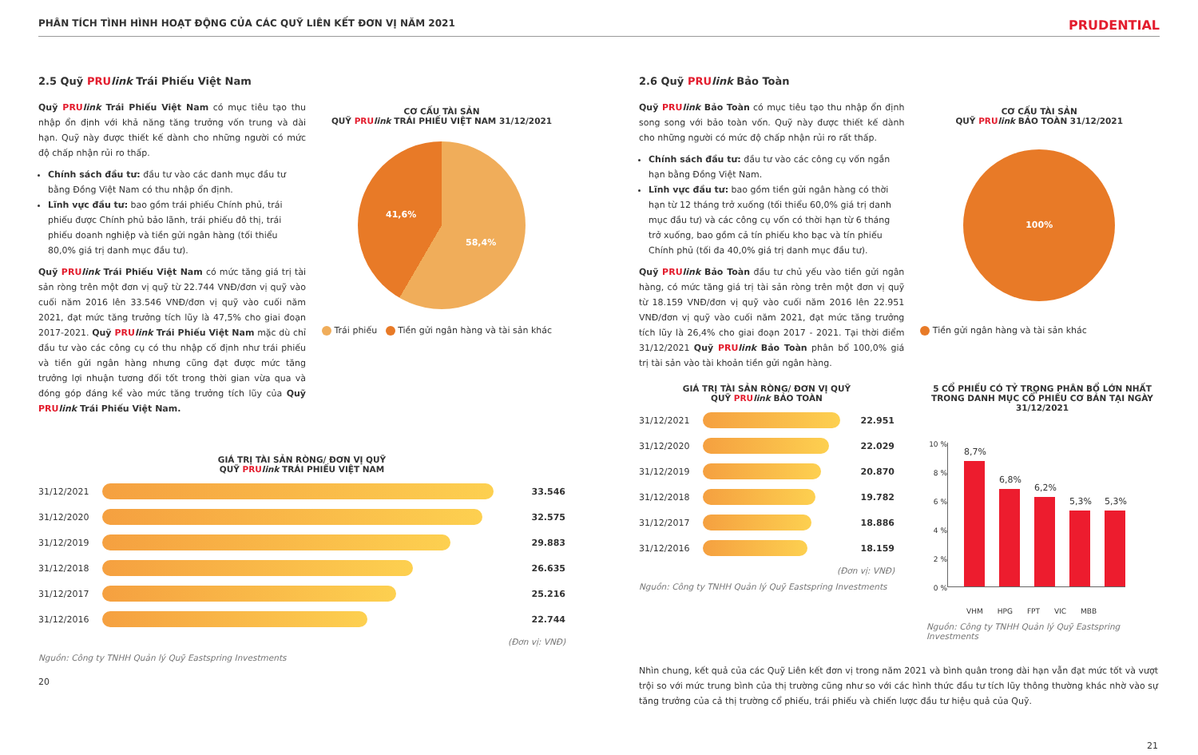PHÂN TÍCH TÌNH HÌNH HOẠT ĐỘNG CỦA CÁC QUỸ LIÊN KẾT ĐƠN VỊ NĂM 2021 PRUDENTIAL
2.5 Quỹ PRU link Trái Phiếu Việt Nam
Quỹ PRU link Trái Phiếu Việt Nam có mục tiêu tạo thu nhập ổn định với khả năng tăng trưởng vốn trung và dài hạn. Quỹ này được thiết kế dành cho những người có mức độ chấp nhận rủi ro thấp.
Chính sách đầu tư: đầu tư vào các danh mục đầu tư bằng Đồng Việt Nam có thu nhập ổn định.
Lĩnh vực đầu tư: bao gồm trái phiếu Chính phủ, trái phiếu được Chính phủ bảo lãnh, trái phiếu đô thị, trái phiếu doanh nghiệp và tiền gửi ngân hàng (tối thiểu 80,0% giá trị danh mục đầu tư).
Quỹ PRU link Trái Phiếu Việt Nam có mức tăng giá trị tài sản ròng trên một đơn vị quỹ từ 22.744 VNĐ/đơn vị quỹ vào cuối năm 2016 lên 33.546 VNĐ/đơn vị quỹ vào cuối năm 2021, đạt mức tăng trưởng tích lũy là 47,5% cho giai đoạn 2017-2021. Quỹ PRU link Trái Phiếu Việt Nam mặc dù chỉ đầu tư vào các công cụ có thu nhập cố định như trái phiếu và tiền gửi ngân hàng nhưng cũng đạt được mức tăng trưởng lợi nhuận tương đối tốt trong thời gian vừa qua và đóng góp đáng kể vào mức tăng trưởng tích lũy của Quỹ PRU link Trái Phiếu Việt Nam.
CƠ CẤU TÀI SẢN
QUỸ PRU link TRÁI PHIẾU VIỆT NAM 31/12/2021
41,6%
58,4%
Trái phiếu Tiền gửi ngân hàng và tài sản khác
GIÁ TRỊ TÀI SẢN RÒNG/ ĐƠN VỊ QUỸ
QUỸ PRU link TRÁI PHIẾU VIỆT NAM
31/12/2021 33.546
31/12/2020 32.575
31/12/2019 29.883
31/12/2018 26.635
31/12/2017 25.216
31/12/2016 22.744
(Đơn vị: VNĐ)
Nguồn: Công ty TNHH Quản lý Quỹ Eastspring Investments
20
2.6 Quỹ PRU link Bảo Toàn
Quỹ PRU link Bảo Toàn có mục tiêu tạo thu nhập ổn định song song với bảo toàn vốn. Quỹ này được thiết kế dành cho những người có mức độ chấp nhận rủi ro rất thấp.
Chính sách đầu tư: đầu tư vào các công cụ vốn ngắn hạn bằng Đồng Việt Nam.
Lĩnh vực đầu tư: bao gồm tiền gửi ngân hàng có thời hạn từ 12 tháng trở xuống (tối thiểu 60,0% giá trị danh mục đầu tư) và các công cụ vốn có thời hạn từ 6 tháng trở xuống, bao gồm cả tín phiếu kho bạc và tín phiếu Chính phủ (tối đa 40,0% giá trị danh mục đầu tư).
Quỹ PRU link Bảo Toàn đầu tư chủ yếu vào tiền gửi ngân hàng, có mức tăng giá trị tài sản ròng trên một đơn vị quỹ từ 18.159 VNĐ/đơn vị quỹ vào cuối năm 2016 lên 22.951 VNĐ/đơn vị quỹ vào cuối năm 2021, đạt mức tăng trưởng tích lũy là 26,4% cho giai đoạn 2017 - 2021. Tại thời điểm 31/12/2021 Quỹ PRU link Bảo Toàn phân bổ 100,0% giá trị tài sản vào tài khoản tiền gửi ngân hàng.
CƠ CẤU TÀI SẢN
QUỸ PRU link BẢO TOÀN 31/12/2021
100%
Tiền gửi ngân hàng và tài sản khác
GIÁ TRỊ TÀI SẢN RÒNG/ ĐƠN VỊ QUỸ
QUỸ PRU link BẢO TOÀN
31/12/2021 22.951
31/12/2020 22.029
31/12/2019 20.870
31/12/2018 19.782
31/12/2017 18.886
31/12/2016 18.159
(Đơn vị: VNĐ)
Nguồn: Công ty TNHH Quản lý Quỹ Eastspring Investments
5 CỔ PHIẾU CÓ TỶ TRỌNG PHÂN BỔ LỚN NHẤT TRONG DANH MỤC CỔ PHIẾU CƠ BẢN TẠI NGÀY 31/12/2021
10 %
8 %
6 %
4 %
2 %
0 %
8,7%
6,8%
6,2%
5,3%
5,3%
VHM HPG FPT VIC MBB
Nguồn: Công ty TNHH Quản lý Quỹ Eastspring Investments
Nhìn chung, kết quả của các Quỹ Liên kết đơn vị trong năm 2021 và bình quân trong dài hạn vẫn đạt mức tốt và vượt trội so với mức trung bình của thị trường cũng như so với các hình thức đầu tư tích lũy thông thường khác nhờ vào sự tăng trưởng của cả thị trường cổ phiếu, trái phiếu và chiến lược đầu tư hiệu quả của Quỹ.
21